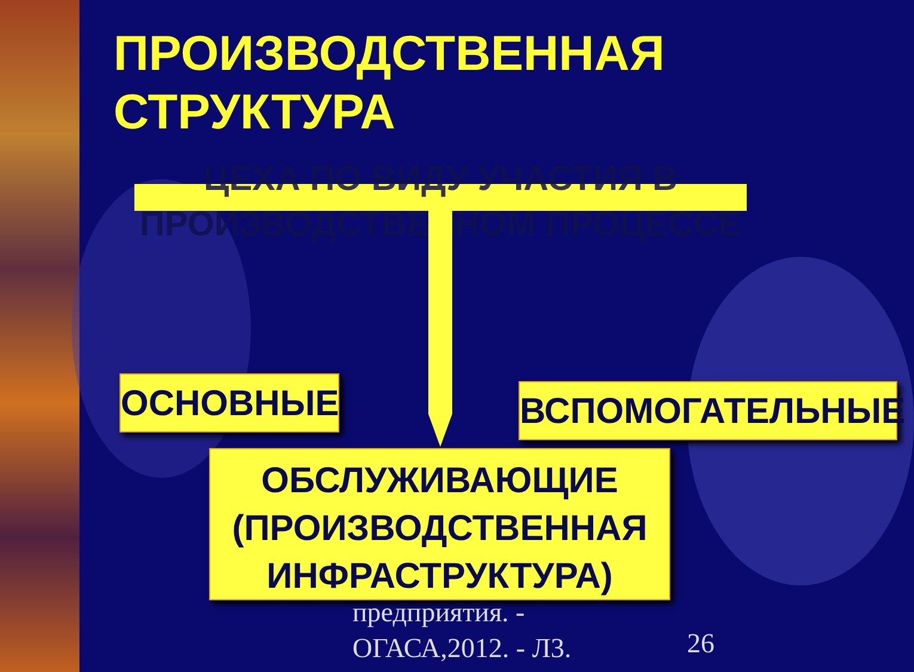ПРОИЗВОДСТВЕННАЯ
СТРУКТУРА
ЦЕХА ПО ВИДУ УЧАСТИЯ В ПРОИЗВОДСТВЕННОМ ПРОЦЕССЕ
ОСНОВНЫЕ ВСПОМОГАТЕЛЬНЫЕ
предприятия. -
ОГАСА,2012. - Л3.
26
ОБСЛУЖИВАЮЩИЕ
(ПРОИЗВОДСТВЕННАЯ
ИНФРАСТРУКТУРА)